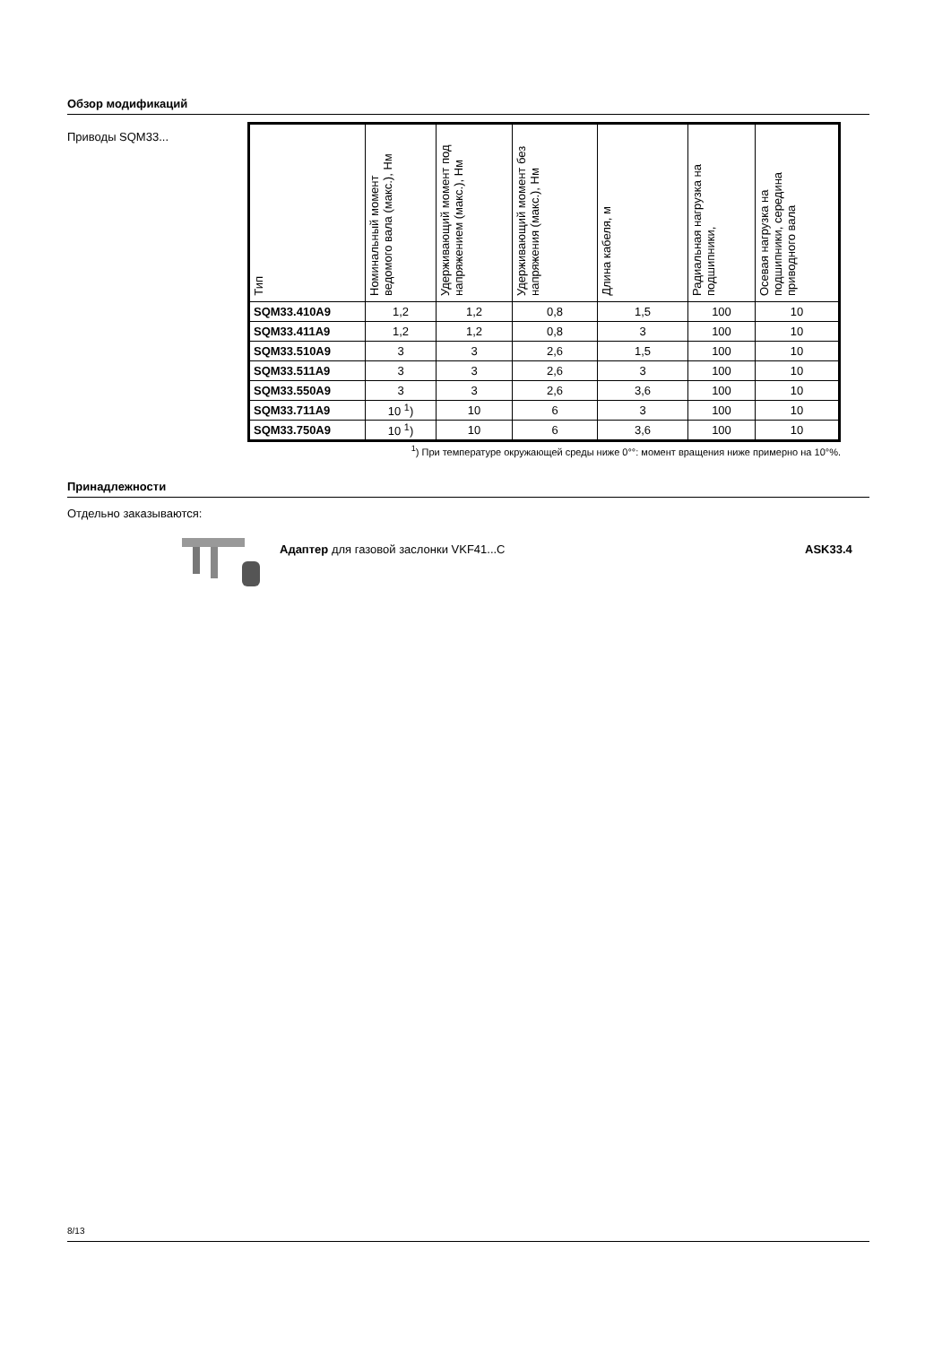Обзор модификаций
Приводы SQM33...
| Тип | Номинальный момент ведомого вала (макс.), Нм | Удерживающий момент под напряжением (макс.), Нм | Удерживающий момент без напряжения (макс.), Нм | Длина кабеля, м | Радиальная нагрузка на подшипники, | Осевая нагрузка на подшипники, середина приводного вала |
| --- | --- | --- | --- | --- | --- | --- |
| SQM33.410A9 | 1,2 | 1,2 | 0,8 | 1,5 | 100 | 10 |
| SQM33.411A9 | 1,2 | 1,2 | 0,8 | 3 | 100 | 10 |
| SQM33.510A9 | 3 | 3 | 2,6 | 1,5 | 100 | 10 |
| SQM33.511A9 | 3 | 3 | 2,6 | 3 | 100 | 10 |
| SQM33.550A9 | 3 | 3 | 2,6 | 3,6 | 100 | 10 |
| SQM33.711A9 | 10 <sup>1</sup>) | 10 | 6 | 3 | 100 | 10 |
| SQM33.750A9 | 10 <sup>1</sup>) | 10 | 6 | 3,6 | 100 | 10 |
<sup>1</sup>) При температуре окружающей среды ниже 0°°: момент вращения ниже примерно на 10°%.
Принадлежности
Отдельно заказываются:
Адаптер для газовой заслонки VKF41...C
ASK33.4
8/13